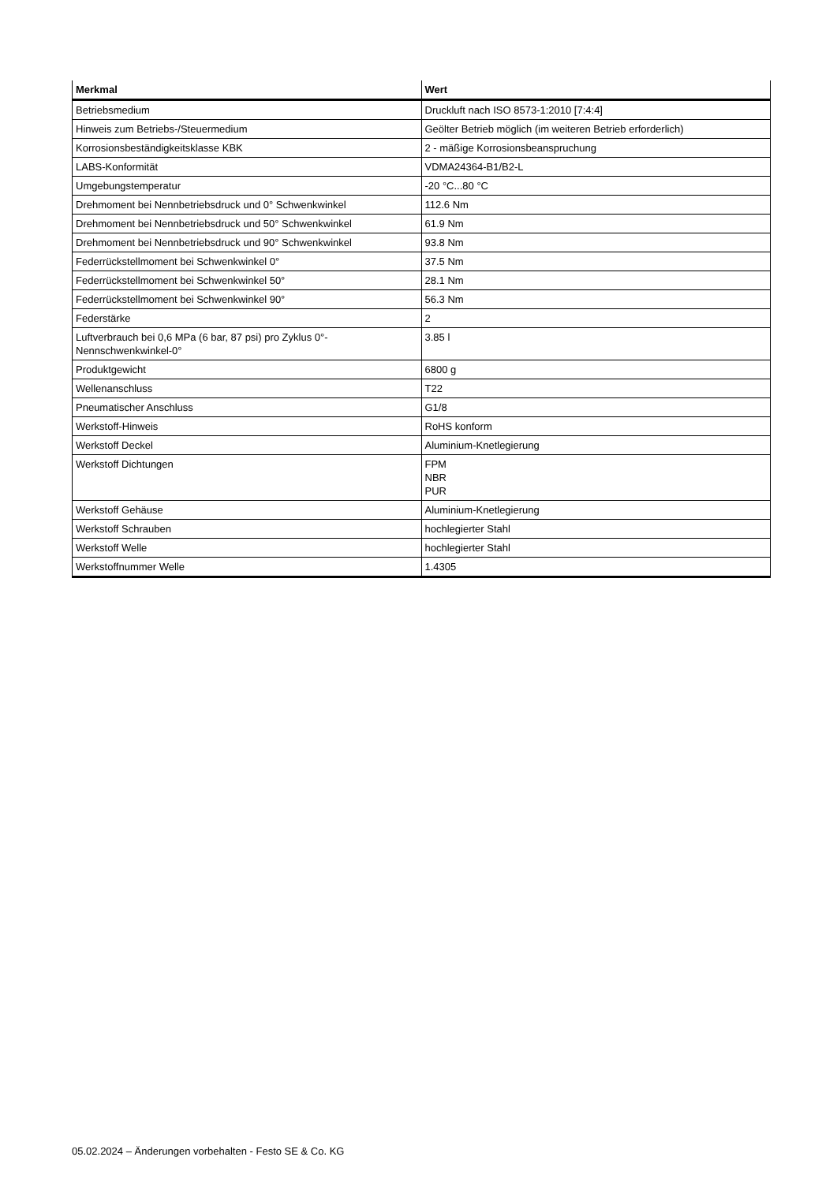| Merkmal | Wert |
| --- | --- |
| Betriebsmedium | Druckluft nach ISO 8573-1:2010 [7:4:4] |
| Hinweis zum Betriebs-/Steuermedium | Geölter Betrieb möglich (im weiteren Betrieb erforderlich) |
| Korrosionsbeständigkeitsklasse KBK | 2 - mäßige Korrosionsbeanspruchung |
| LABS-Konformität | VDMA24364-B1/B2-L |
| Umgebungstemperatur | -20 °C...80 °C |
| Drehmoment bei Nennbetriebsdruck und 0° Schwenkwinkel | 112.6 Nm |
| Drehmoment bei Nennbetriebsdruck und 50° Schwenkwinkel | 61.9 Nm |
| Drehmoment bei Nennbetriebsdruck und 90° Schwenkwinkel | 93.8 Nm |
| Federrückstellmoment bei Schwenkwinkel 0° | 37.5 Nm |
| Federrückstellmoment bei Schwenkwinkel 50° | 28.1 Nm |
| Federrückstellmoment bei Schwenkwinkel 90° | 56.3 Nm |
| Federstärke | 2 |
| Luftverbrauch bei 0,6 MPa (6 bar, 87 psi) pro Zyklus 0°-Nennschwenkwinkel-0° | 3.85 l |
| Produktgewicht | 6800 g |
| Wellenanschluss | T22 |
| Pneumatischer Anschluss | G1/8 |
| Werkstoff-Hinweis | RoHS konform |
| Werkstoff Deckel | Aluminium-Knetlegierung |
| Werkstoff Dichtungen | FPM NBR PUR |
| Werkstoff Gehäuse | Aluminium-Knetlegierung |
| Werkstoff Schrauben | hochlegierter Stahl |
| Werkstoff Welle | hochlegierter Stahl |
| Werkstoffnummer Welle | 1.4305 |
05.02.2024 – Änderungen vorbehalten - Festo SE & Co. KG